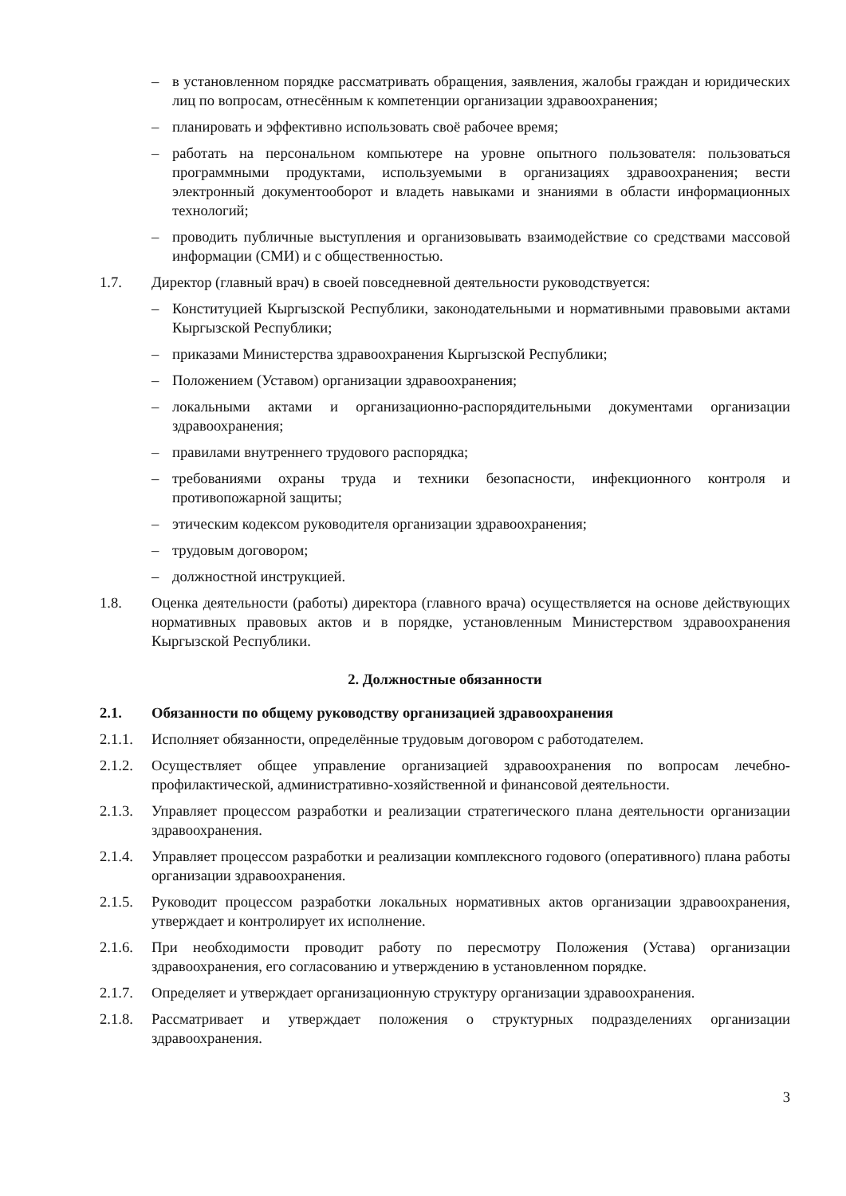– в установленном порядке рассматривать обращения, заявления, жалобы граждан и юридических лиц по вопросам, отнесённым к компетенции организации здравоохранения;
– планировать и эффективно использовать своё рабочее время;
– работать на персональном компьютере на уровне опытного пользователя: пользоваться программными продуктами, используемыми в организациях здравоохранения; вести электронный документооборот и владеть навыками и знаниями в области информационных технологий;
– проводить публичные выступления и организовывать взаимодействие со средствами массовой информации (СМИ) и с общественностью.
1.7. Директор (главный врач) в своей повседневной деятельности руководствуется:
– Конституцией Кыргызской Республики, законодательными и нормативными правовыми актами Кыргызской Республики;
– приказами Министерства здравоохранения Кыргызской Республики;
– Положением (Уставом) организации здравоохранения;
– локальными актами и организационно-распорядительными документами организации здравоохранения;
– правилами внутреннего трудового распорядка;
– требованиями охраны труда и техники безопасности, инфекционного контроля и противопожарной защиты;
– этическим кодексом руководителя организации здравоохранения;
– трудовым договором;
– должностной инструкцией.
1.8. Оценка деятельности (работы) директора (главного врача) осуществляется на основе действующих нормативных правовых актов и в порядке, установленным Министерством здравоохранения Кыргызской Республики.
2. Должностные обязанности
2.1. Обязанности по общему руководству организацией здравоохранения
2.1.1. Исполняет обязанности, определённые трудовым договором с работодателем.
2.1.2. Осуществляет общее управление организацией здравоохранения по вопросам лечебно-профилактической, административно-хозяйственной и финансовой деятельности.
2.1.3. Управляет процессом разработки и реализации стратегического плана деятельности организации здравоохранения.
2.1.4. Управляет процессом разработки и реализации комплексного годового (оперативного) плана работы организации здравоохранения.
2.1.5. Руководит процессом разработки локальных нормативных актов организации здравоохранения, утверждает и контролирует их исполнение.
2.1.6. При необходимости проводит работу по пересмотру Положения (Устава) организации здравоохранения, его согласованию и утверждению в установленном порядке.
2.1.7. Определяет и утверждает организационную структуру организации здравоохранения.
2.1.8. Рассматривает и утверждает положения о структурных подразделениях организации здравоохранения.
3